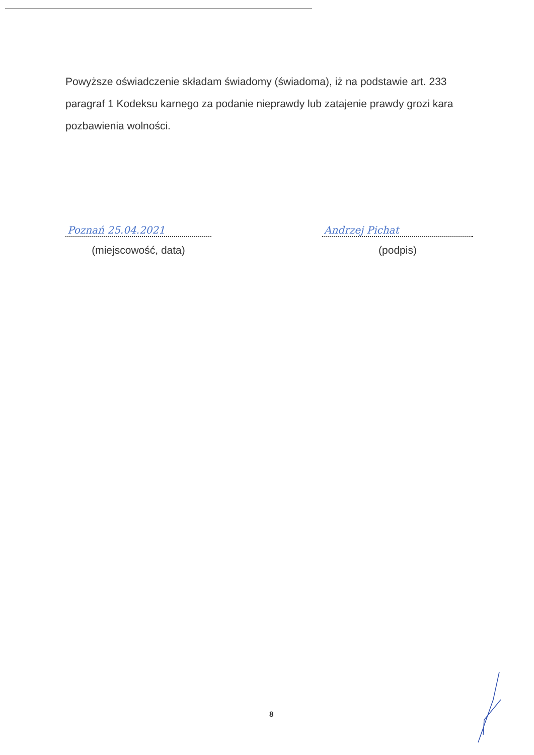Powyższe oświadczenie składam świadomy (świadoma), iż na podstawie art. 233 paragraf 1 Kodeksu karnego za podanie nieprawdy lub zatajenie prawdy grozi kara pozbawienia wolności.
Poznań 25.04.2021
(miejscowość, data)
Andrzej Pichat
(podpis)
8